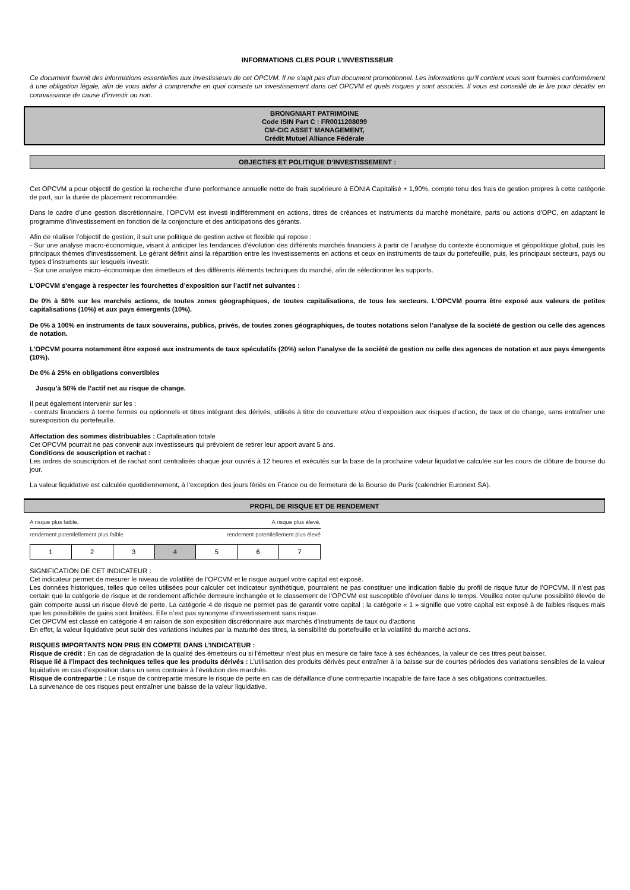INFORMATIONS CLES POUR L’INVESTISSEUR
Ce document fournit des informations essentielles aux investisseurs de cet OPCVM. Il ne s’agit pas d’un document promotionnel. Les informations qu’il contient vous sont fournies conformément à une obligation légale, afin de vous aider à comprendre en quoi consiste un investissement dans cet OPCVM et quels risques y sont associés. Il vous est conseillé de le lire pour décider en connaissance de cause d’investir ou non.
BRONGNIART PATRIMOINE
Code ISIN Part C : FR0011208099
CM-CIC ASSET MANAGEMENT,
Crédit Mutuel Alliance Fédérale
OBJECTIFS ET POLITIQUE D’INVESTISSEMENT :
Cet OPCVM a pour objectif de gestion la recherche d’une performance annuelle nette de frais supérieure à EONIA Capitalisé + 1,90%, compte tenu des frais de gestion propres à cette catégorie de part, sur la durée de placement recommandée.
Dans le cadre d’une gestion discrétionnaire, l’OPCVM est investi indifféremment en actions, titres de créances et instruments du marché monétaire, parts ou actions d’OPC, en adaptant le programme d’investissement en fonction de la conjoncture et des anticipations des gérants.
Afin de réaliser l’objectif de gestion, il suit une politique de gestion active et flexible qui repose :
- Sur une analyse macro-économique, visant à anticiper les tendances d’évolution des différents marchés financiers à partir de l’analyse du contexte économique et géopolitique global, puis les principaux thèmes d’investissement. Le gérant définit ainsi la répartition entre les investissements en actions et ceux en instruments de taux du portefeuille, puis, les principaux secteurs, pays ou types d’instruments sur lesquels investir.
- Sur une analyse micro–économique des émetteurs et des différents éléments techniques du marché, afin de sélectionner les supports.
L’OPCVM s'engage à respecter les fourchettes d’exposition sur l’actif net suivantes :
De 0% à 50% sur les marchés actions, de toutes zones géographiques, de toutes capitalisations, de tous les secteurs. L’OPCVM pourra être exposé aux valeurs de petites capitalisations (10%) et aux pays émergents (10%).
De 0% à 100% en instruments de taux souverains, publics, privés, de toutes zones géographiques, de toutes notations selon l’analyse de la société de gestion ou celle des agences de notation.
L’OPCVM pourra notamment être exposé aux instruments de taux spéculatifs (20%) selon l’analyse de la société de gestion ou celle des agences de notation et aux pays émergents (10%).
De 0% à 25% en obligations convertibles
Jusqu’à 50% de l’actif net au risque de change.
Il peut également intervenir sur les :
- contrats financiers à terme fermes ou optionnels et titres intégrant des dérivés, utilisés à titre de couverture et/ou d’exposition aux risques d’action, de taux et de change, sans entraîner une surexposition du portefeuille.
Affectation des sommes distribuables : Capitalisation totale
Cet OPCVM pourrait ne pas convenir aux investisseurs qui prévoient de retirer leur apport avant 5 ans.
Conditions de souscription et rachat :
Les ordres de souscription et de rachat sont centralisés chaque jour ouvrés à 12 heures et exécutés sur la base de la prochaine valeur liquidative calculée sur les cours de clôture de bourse du jour.
La valeur liquidative est calculée quotidiennement, à l’exception des jours fériés en France ou de fermeture de la Bourse de Paris (calendrier Euronext SA).
PROFIL DE RISQUE ET DE RENDEMENT
A risque plus faible, A risque plus élevé,
rendement potentiellement plus faible rendement potentiellement plus élevé
| 1 | 2 | 3 | 4 | 5 | 6 | 7 |
SIGNIFICATION DE CET INDICATEUR :
Cet indicateur permet de mesurer le niveau de volatilité de l’OPCVM et le risque auquel votre capital est exposé.
Les données historiques, telles que celles utilisées pour calculer cet indicateur synthétique, pourraient ne pas constituer une indication fiable du profil de risque futur de l’OPCVM. Il n’est pas certain que la catégorie de risque et de rendement affichée demeure inchangée et le classement de l’OPCVM est susceptible d’évoluer dans le temps. Veuillez noter qu’une possibilité élevée de gain comporte aussi un risque élevé de perte. La catégorie 4 de risque ne permet pas de garantir votre capital ; la catégorie « 1 » signifie que votre capital est exposé à de faibles risques mais que les possibilités de gains sont limitées. Elle n’est pas synonyme d’investissement sans risque.
Cet OPCVM est classé en catégorie 4 en raison de son exposition discrétionnaire aux marchés d’instruments de taux ou d’actions
En effet, la valeur liquidative peut subir des variations induites par la maturité des titres, la sensibilité du portefeuille et la volatilité du marché actions.
RISQUES IMPORTANTS NON PRIS EN COMPTE DANS L’INDICATEUR :
Risque de crédit : En cas de dégradation de la qualité des émetteurs ou si l’émetteur n’est plus en mesure de faire face à ses échéances, la valeur de ces titres peut baisser.
Risque lié à l’impact des techniques telles que les produits dérivés : L’utilisation des produits dérivés peut entraîner à la baisse sur de courtes périodes des variations sensibles de la valeur liquidative en cas d’exposition dans un sens contraire à l’évolution des marchés.
Risque de contrepartie : Le risque de contrepartie mesure le risque de perte en cas de défaillance d’une contrepartie incapable de faire face à ses obligations contractuelles.
La survenance de ces risques peut entraîner une baisse de la valeur liquidative.